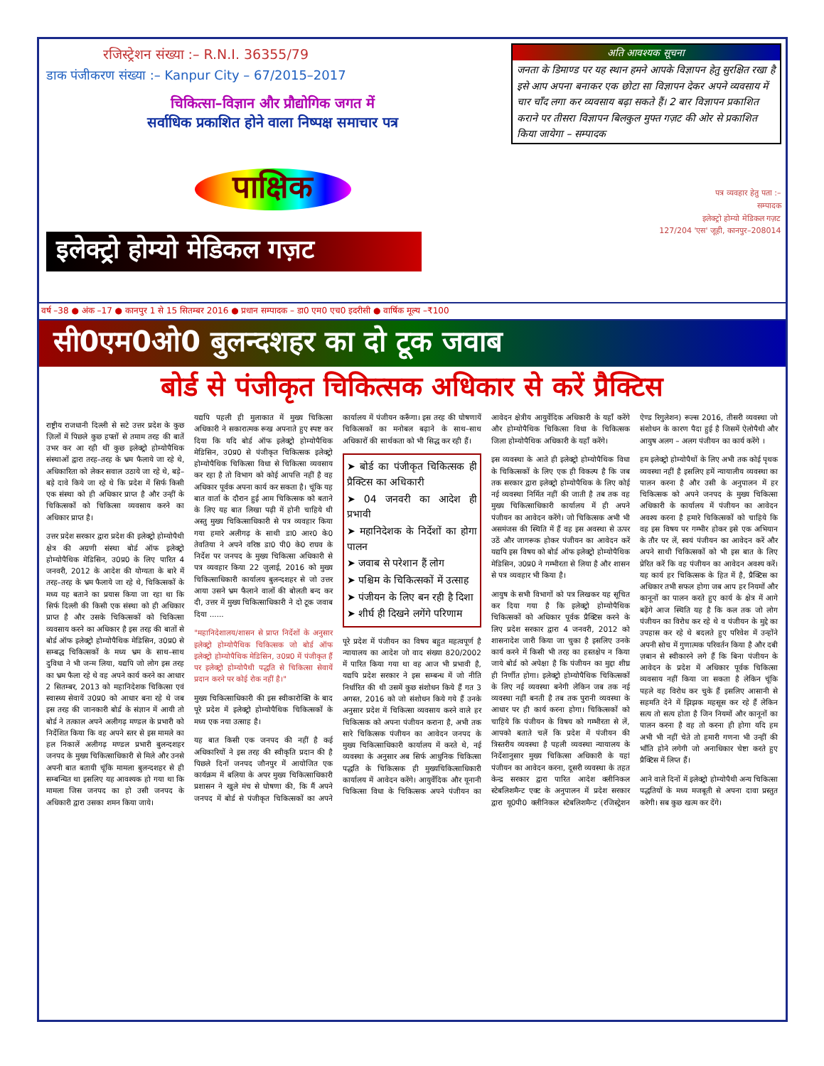रजिस्ट्रेशन संख्या :– R.N.I. 36355/79
डाक पंजीकरण संख्या :– Kanpur City – 67/2015–2017
चिकित्सा–विज्ञान और प्रौद्योगिक जगत में
सर्वाधिक प्रकाशित होने वाला निष्पक्ष समाचार पत्र
पाक्षिक
इलेक्ट्रो होम्यो मेडिकल गज़ट
अति आवश्यक सूचना
जनता के डिमाण्ड पर यह स्थान हमने आपके विज्ञापन हेतु सुरक्षित रखा है इसे आप अपना बनाकर एक छोटा सा विज्ञापन देकर अपने व्यवसाय में चार चाँद लगा कर व्यवसाय बढ़ा सकते हैं। 2 बार विज्ञापन प्रकाशित कराने पर तीसरा विज्ञापन बिलकुल मुफ्त गज़ट की ओर से प्रकाशित किया जायेगा – सम्पादक
पत्र व्यवहार हेतु पता :–
सम्पादक
इलेक्ट्रो होम्यो मेडिकल गज़ट
127/204 'एस' जूही, कानपुर–208014
वर्ष –38 ● अंक –17 ● कानपुर 1 से 15 सितम्बर 2016 ● प्रधान सम्पादक – डा0 एम0 एच0 इदरीसी ● वार्षिक मूल्य –₹100
सी0एम0ओ0 बुलन्दशहर का दो टूक जवाब
बोर्ड से पंजीकृत चिकित्सक अधिकार से करें प्रैक्टिस
राष्ट्रीय राजधानी दिल्ली से सटे उत्तर प्रदेश के कुछ ज़िलों में पिछले कुछ हफ्तों से तमाम तरह की बातें उभर कर आ रही थीं कुछ इलेक्ट्रो होम्योपैथिक संस्थाओं द्वारा तरह–तरह के भ्रम फैलाये जा रहे थे, अधिकारिता को लेकर सवाल उठाये जा रहे थे, बड़े–बड़े दावे किये जा रहे थे कि प्रदेश में सिर्फ किसी एक संस्था को ही अधिकार प्राप्त है और उन्हीं के चिकित्सकों को चिकित्सा व्यवसाय करने का अधिकार प्राप्त है।
उत्तर प्रदेश सरकार द्वारा प्रदेश की इलेक्ट्रो होम्योपैथी क्षेत्र की अग्रणी संस्था बोर्ड ऑफ इलेक्ट्रो होम्योपैथिक मेडिसिन, उ0प्र0 के लिए पारित 4 जनवरी, 2012 के आदेश की योग्यता के बारे में तरह–तरह के भ्रम फैलाये जा रहे थे, चिकित्सकों के मध्य यह बताने का प्रयास किया जा रहा था कि सिर्फ दिल्ली की किसी एक संस्था को ही अधिकार प्राप्त है और उसके चिकित्सकों को चिकित्सा व्यवसाय करने का अधिकार है इस तरह की बातों से बोर्ड ऑफ इलेक्ट्रो होम्योपैथिक मेडिसिन, उ0प्र0 से सम्बद्ध चिकित्सकों के मध्य भ्रम के साथ–साथ दुविधा ने भी जन्म लिया, यद्यपि जो लोग इस तरह का भ्रम फैला रहे थे वह अपने कार्य करने का आधार 2 सितम्बर, 2013 को महानिदेशक चिकित्सा एवं स्वास्थ्य सेवायें उ0प्र0 को आधार बना रहे थे जब इस तरह की जानकारी बोर्ड के संज्ञान में आयी तो बोर्ड ने तत्काल अपने अलीगढ़ मण्डल के प्रभारी को निर्देशित किया कि वह अपने स्तर से इस मामले का हल निकालें अलीगढ़ मण्डल प्रभारी बुलन्दशहर जनपद के मुख्य चिकित्साधिकारी से मिले और उनसे अपनी बात बतायी चूंकि मामला बुलन्दशहर से ही सम्बन्धित था इसलिए यह आवश्यक हो गया था कि मामला जिस जनपद का हो उसी जनपद के अधिकारी द्वारा उसका शमन किया जाये।
यद्यपि पहली ही मुलाकात में मुख्य चिकित्सा अधिकारी ने सकारात्मक रूख अपनाते हुए स्पष्ट कर दिया कि यदि बोर्ड ऑफ इलेक्ट्रो होम्योपैथिक मेडिसिन, उ0प्र0 से पंजीकृत चिकित्सक इलेक्ट्रो होम्योपैथिक चिकित्सा विधा से चिकित्सा व्यवसाय कर रहा है तो विभाग को कोई आपत्ति नहीं है वह अधिकार पूर्वक अपना कार्य कर सकता है। चूंकि यह बात वार्ता के दौरान हुई आम चिकित्सक को बताने के लिए यह बात लिखा पढ़ी में होनी चाहिये थी अस्तु मुख्य चिकित्साधिकारी से पत्र व्यवहार किया गया हमारे अलीगढ़ के साथी डा0 आर0 के0 तेवतिया ने अपने वरिष्ठ डा0 पी0 के0 राघव के निर्देश पर जनपद के मुख्य चिकित्सा अधिकारी से पत्र व्यवहार किया 22 जुलाई, 2016 को मुख्य चिकित्साधिकारी कार्यालय बुलन्दशहर से जो उत्तर आया उसने भ्रम फैलाने वालों की बोलती बन्द कर दी, उत्तर में मुख्य चिकित्साधिकारी ने दो टूक जवाब दिया ......
"महानिदेशालय/शासन से प्राप्त निर्देशों के अनुसार इलेक्ट्रो होम्योपैथिक चिकित्सक जो बोर्ड ऑफ इलेक्ट्रो होम्योपैथिक मेडिसिन, उ0प्र0 में पंजीकृत हैं पर इलेक्ट्रो होम्योपैथी पद्धति से चिकित्सा सेवायें प्रदान करने पर कोई रोक नहीं है।"
मुख्य चिकित्साधिकारी की इस स्वीकारोक्ति के बाद पूरे प्रदेश में इलेक्ट्रो होम्योपैथिक चिकित्सकों के मध्य एक नया उत्साह है।
यह बात किसी एक जनपद की नहीं है कई अधिकारियों ने इस तरह की स्वीकृति प्रदान की है पिछले दिनों जनपद जौनपुर में आयोजित एक कार्यक्रम में बलिया के अपर मुख्य चिकित्साधिकारी प्रशासन ने खुले मंच से घोषणा की, कि मैं अपने जनपद में बोर्ड से पंजीकृत चिकित्सकों का अपने कार्यालय में पंजीयन करूँगा। इस तरह की घोषणायें चिकित्सकों का मनोबल बढ़ाने के साथ–साथ अधिकारों की सार्थकता को भी सिद्ध कर रही हैं।
➤ बोर्ड का पंजीकृत चिकित्सक ही प्रैक्टिस का अधिकारी
➤ 04 जनवरी का आदेश ही प्रभावी
➤ महानिदेशक के निर्देशों का होगा पालन
➤ जवाब से परेशान हैं लोग
➤ पश्चिम के चिकित्सकों में उत्साह
➤ पंजीयन के लिए बन रही है दिशा
➤ शीर्घ ही दिखने लगेंगे परिणाम
पूरे प्रदेश में पंजीयन का विषय बहुत महत्वपूर्ण है न्यायालय का आदेश जो वाद संख्या 820/2002 में पारित किया गया था वह आज भी प्रभावी है, यद्यपि प्रदेश सरकार ने इस सम्बन्ध में जो नीति निर्धारित की थी उसमें कुछ संशोधन किये हैं गत 3 अगस्त, 2016 को जो संशोधन किये गये हैं उनके अनुसार प्रदेश में चिकित्सा व्यवसाय करने वाले हर चिकित्सक को अपना पंजीयन कराना है, अभी तक सारे चिकित्सक पंजीयन का आवेदन जनपद के मुख्य चिकित्साधिकारी कार्यालय में करते थे, नई व्यवस्था के अनुसार अब सिर्फ आधुनिक चिकित्सा पद्धति के चिकित्सक ही मुख्यचिकित्साधिकारी कार्यालय में आवेदन करेंगे। आयुर्वेदिक और यूनानी चिकित्सा विधा के चिकित्सक अपने पंजीयन का आवेदन क्षेत्रीय आयुर्वेदिक अधिकारी के यहाँ करेंगे और होम्योपैथिक चिकित्सा विधा के चिकित्सक जिला होम्योपैथिक अधिकारी के यहाँ करेंगे।
इस व्यवस्था के आते ही इलेक्ट्रो होम्योपैथिक विधा के चिकित्सकों के लिए एक ही विकल्प है कि जब तक सरकार द्वारा इलेक्ट्रो होम्योपैथिक के लिए कोई नई व्यवस्था निर्मित नहीं की जाती है तब तक वह मुख्य चिकित्साधिकारी कार्यालय में ही अपने पंजीयन का आवेदन करेंगे। जो चिकित्सक अभी भी असमंजस की स्थिति में हैं वह इस अवस्था से ऊपर उठें और जागरूक होकर पंजीयन का आवेदन करें यद्यपि इस विषय को बोर्ड ऑफ इलेक्ट्रो होम्योपैथिक मेडिसिन, उ0प्र0 ने गम्भीरता से लिया है और शासन से पत्र व्यवहार भी किया है।
आयुष के सभी विभागों को पत्र लिखकर यह सूचित कर दिया गया है कि इलेक्ट्रो होम्योपैथिक चिकित्सकों को अधिकार पूर्वक प्रैक्टिस करने के लिए प्रदेश सरकार द्वारा 4 जनवरी, 2012 को शासनादेश जारी किया जा चुका है इसलिए उनके कार्य करने में किसी भी तरह का हस्तक्षेप न किया जाये बोर्ड को अपेक्षा है कि पंजीयन का मुद्दा शीघ्र ही निर्णीत होगा। इलेक्ट्रो होम्योपैथिक चिकित्सकों के लिए नई व्यवस्था बनेगी लेकिन जब तक नई व्यवस्था नहीं बनती है तब तक पुरानी व्यवस्था के आधार पर ही कार्य करना होगा। चिकित्सकों को चाहिये कि पंजीयन के विषय को गम्भीरता से लें, आपको बताते चलें कि प्रदेश में पंजीयन की त्रिस्तरीय व्यवस्था है पहली व्यवस्था न्यायालय के निर्देशानुसार मुख्य चिकित्सा अधिकारी के यहां पंजीयन का आवेदन करना, दूसरी व्यवस्था के तहत केन्द्र सरकार द्वारा पारित आदेश क्लीनिकल स्टेबलिशमैन्ट एक्ट के अनुपालन में प्रदेश सरकार द्वारा यू0पी0 क्लीनिकल स्टेबलिशमैन्ट (रजिस्ट्रेशन ऐण्ड रिगुलेशन) रूल्स 2016, तीसरी व्यवस्था जो संशोधन के कारण पैदा हुई है जिसमें ऐलोपैथी और आयुष अलग – अलग पंजीयन का कार्य करेंगे ।
हम इलेक्ट्रो होम्योपैथों के लिए अभी तक कोई पृथक व्यवस्था नहीं है इसलिए हमें न्यायालीय व्यवस्था का पालन करना है और उसी के अनुपालन में हर चिकित्सक को अपने जनपद के मुख्य चिकित्सा अधिकारी के कार्यालय में पंजीयन का आवेदन अवश्य करना है हमारे चिकित्सकों को चाहिये कि वह इस विषय पर गम्भीर होकर इसे एक अभियान के तौर पर लें, स्वयं पंजीयन का आवेदन करें और अपने साथी चिकित्सकों को भी इस बात के लिए प्रेरित करें कि वह पंजीयन का आवेदन अवश्य करें। यह कार्य हर चिकित्सक के हित में है, प्रैक्टिस का अधिकार तभी सफल होगा जब आप हर नियमों और कानूनों का पालन करते हुए कार्य के क्षेत्र में आगे बढ़ेंगे आज स्थिति यह है कि कल तक जो लोग पंजीयन का विरोध कर रहे थे व पंजीयन के मुद्दे का उपहास कर रहे थे बदलते हुए परिवेश में उन्होंने अपनी सोच में गुणात्मक परिवर्तन किया है और दबी ज़बान से स्वीकारने लगे हैं कि बिना पंजीयन के आवेदन के प्रदेश में अधिकार पूर्वक चिकित्सा व्यवसाय नहीं किया जा सकता है लेकिन चूंकि पहले वह विरोध कर चुके हैं इसलिए आसानी से सहमति देने में झिझक महसूस कर रहे हैं लेकिन सत्य तो सत्य होता है जिन नियमों और कानूनों का पालन करना है वह तो करना ही होगा यदि हम अभी भी नहीं चेते तो हमारी गणना भी उन्हीं की भाँति होने लगेगी जो अनाधिकार चेष्टा करते हुए प्रैक्टिस में लिप्त हैं।
आने वाले दिनों में इलेक्ट्रो होम्योपैथी अन्य चिकित्सा पद्धतियों के मध्य मजबूती से अपना दावा प्रस्तुत करेगी। सब कुछ खत्म कर देंगे।